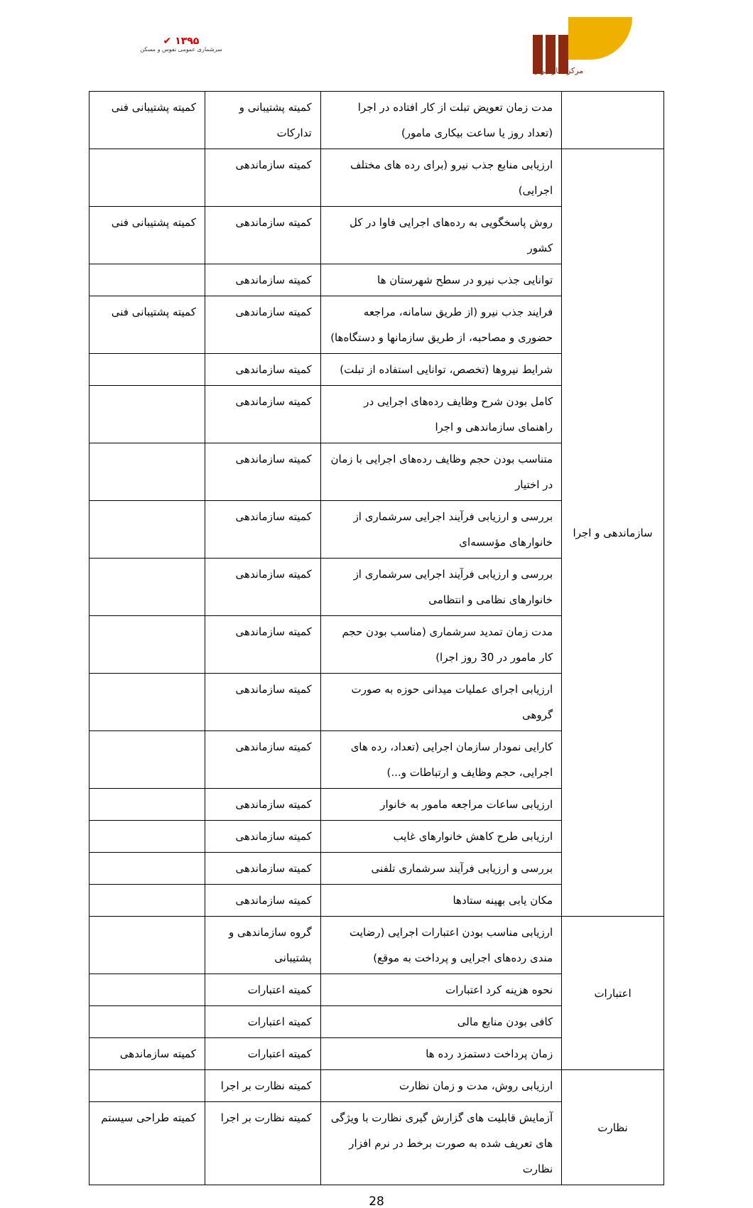✔ ۱۳۹۵
سرشماری عمومی نفوس و مسکن
مرکز آمار ایران
| | مدت زمان تعویض تبلت از کار افتاده در اجرا (تعداد روز یا ساعت بیکاری مامور) | کمیته پشتیبانی و تدارکات | کمیته پشتیبانی فنی |
| سازماندهی و اجرا | ارزیابی منابع جذب نیرو (برای رده های مختلف اجرایی) | کمیته سازماندهی | |
| | روش پاسخگویی به رده‌های اجرایی فاوا در کل کشور | کمیته سازماندهی | کمیته پشتیبانی فنی |
| | توانایی جذب نیرو در سطح شهرستان ها | کمیته سازماندهی | |
| | فرایند جذب نیرو (از طریق سامانه، مراجعه حضوری و مصاحبه، از طریق سازمانها و دستگاه‌ها) | کمیته سازماندهی | کمیته پشتیبانی فنی |
| | شرایط نیروها (تخصص، توانایی استفاده از تبلت) | کمیته سازماندهی | |
| | کامل بودن شرح وظایف رده‌های اجرایی در راهنمای سازماندهی و اجرا | کمیته سازماندهی | |
| | متناسب بودن حجم وظایف رده‌های اجرایی با زمان در اختیار | کمیته سازماندهی | |
| | بررسی و ارزیابی فرآیند اجرایی سرشماری از خانوارهای مؤسسه‌ای | کمیته سازماندهی | |
| | بررسی و ارزیابی فرآیند اجرایی سرشماری از خانوارهای نظامی و انتظامی | کمیته سازماندهی | |
| | مدت زمان تمدید سرشماری (مناسب بودن حجم کار مامور در 30 روز اجرا) | کمیته سازماندهی | |
| | ارزیابی اجرای عملیات میدانی حوزه به صورت گروهی | کمیته سازماندهی | |
| | کارایی نمودار سازمان اجرایی (تعداد، رده های اجرایی، حجم وظایف و ارتباطات و...) | کمیته سازماندهی | |
| | ارزیابی ساعات مراجعه مامور به خانوار | کمیته سازماندهی | |
| | ارزیابی طرح کاهش خانوارهای غایب | کمیته سازماندهی | |
| | بررسی و ارزیابی فرآیند سرشماری تلفنی | کمیته سازماندهی | |
| | مکان یابی بهینه ستادها | کمیته سازماندهی | |
| اعتبارات | ارزیابی مناسب بودن اعتبارات اجرایی (رضایت مندی رده‌های اجرایی و پرداخت به موقع) | گروه سازماندهی و پشتیبانی | |
| | نحوه هزینه کرد اعتبارات | کمیته اعتبارات | |
| | کافی بودن منابع مالی | کمیته اعتبارات | |
| | زمان پرداخت دستمزد رده ها | کمیته اعتبارات | کمیته سازماندهی |
| نظارت | ارزیابی روش، مدت و زمان نظارت | کمیته نظارت بر اجرا | |
| | آزمایش قابلیت های گزارش گیری نظارت با ویژگی های تعریف شده به صورت برخط در نرم افزار نظارت | کمیته نظارت بر اجرا | کمیته طراحی سیستم |
28